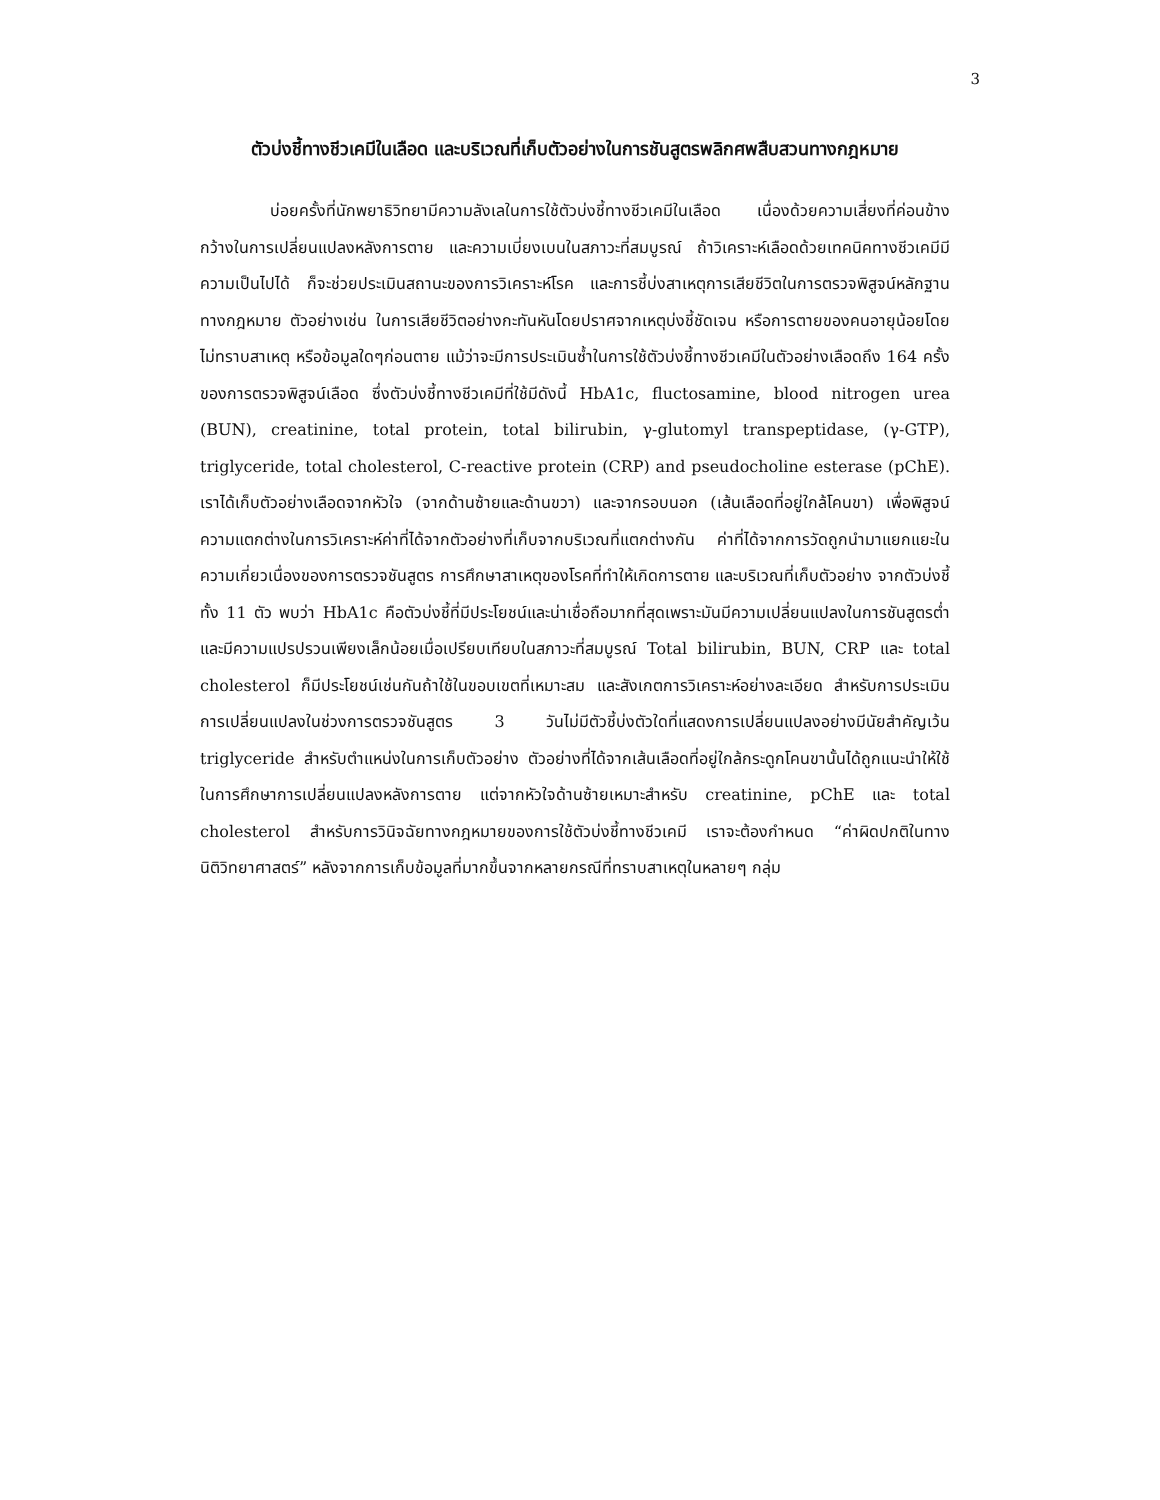3
ตัวบ่งชี้ทางชีวเคมีในเลือด และบริเวณที่เก็บตัวอย่างในการชันสูตรพลิกศพสืบสวนทางกฎหมาย
บ่อยครั้งที่นักพยาธิวิทยามีความลังเลในการใช้ตัวบ่งชี้ทางชีวเคมีในเลือด เนื่องด้วยความเสี่ยงที่ค่อนข้างกว้างในการเปลี่ยนแปลงหลังการตาย และความเบี่ยงเบนในสภาวะที่สมบูรณ์ ถ้าวิเคราะห์เลือดด้วยเทคนิคทางชีวเคมีมีความเป็นไปได้ ก็จะช่วยประเมินสถานะของการวิเคราะห์โรค และการชี้บ่งสาเหตุการเสียชีวิตในการตรวจพิสูจน์หลักฐานทางกฎหมาย ตัวอย่างเช่น ในการเสียชีวิตอย่างกะทันหันโดยปราศจากเหตุบ่งชี้ชัดเจน หรือการตายของคนอายุน้อยโดยไม่ทราบสาเหตุ หรือข้อมูลใดๆก่อนตาย แม้ว่าจะมีการประเมินซ้ำในการใช้ตัวบ่งชี้ทางชีวเคมีในตัวอย่างเลือดถึง 164 ครั้งของการตรวจพิสูจน์เลือด ซึ่งตัวบ่งชี้ทางชีวเคมีที่ใช้มีดังนี้ HbA1c, fluctosamine, blood nitrogen urea (BUN), creatinine, total protein, total bilirubin, γ-glutomyl transpeptidase, (γ-GTP), triglyceride, total cholesterol, C-reactive protein (CRP) and pseudocholine esterase (pChE). เราได้เก็บตัวอย่างเลือดจากหัวใจ (จากด้านซ้ายและด้านขวา) และจากรอบนอก (เส้นเลือดที่อยู่ใกล้โคนขา) เพื่อพิสูจน์ความแตกต่างในการวิเคราะห์ค่าที่ได้จากตัวอย่างที่เก็บจากบริเวณที่แตกต่างกัน ค่าที่ได้จากการวัดถูกนำมาแยกแยะในความเกี่ยวเนื่องของการตรวจชันสูตร การศึกษาสาเหตุของโรคที่ทำให้เกิดการตาย และบริเวณที่เก็บตัวอย่าง จากตัวบ่งชี้ทั้ง 11 ตัว พบว่า HbA1c คือตัวบ่งชี้ที่มีประโยชน์และน่าเชื่อถือมากที่สุดเพราะมันมีความเปลี่ยนแปลงในการชันสูตรต่ำและมีความแปรปรวนเพียงเล็กน้อยเมื่อเปรียบเทียบในสภาวะที่สมบูรณ์ Total bilirubin, BUN, CRP และ total cholesterol ก็มีประโยชน์เช่นกันถ้าใช้ในขอบเขตที่เหมาะสม และสังเกตการวิเคราะห์อย่างละเอียด สำหรับการประเมินการเปลี่ยนแปลงในช่วงการตรวจชันสูตร 3 วันไม่มีตัวชี้บ่งตัวใดที่แสดงการเปลี่ยนแปลงอย่างมีนัยสำคัญเว้น triglyceride สำหรับตำแหน่งในการเก็บตัวอย่าง ตัวอย่างที่ได้จากเส้นเลือดที่อยู่ใกล้กระดูกโคนขานั้นได้ถูกแนะนำให้ใช้ในการศึกษาการเปลี่ยนแปลงหลังการตาย แต่จากหัวใจด้านซ้ายเหมาะสำหรับ creatinine, pChE และ total cholesterol สำหรับการวินิจฉัยทางกฎหมายของการใช้ตัวบ่งชี้ทางชีวเคมี เราจะต้องกำหนด “ค่าผิดปกติในทางนิติวิทยาศาสตร์” หลังจากการเก็บข้อมูลที่มากขึ้นจากหลายกรณีที่ทราบสาเหตุในหลายๆ กลุ่ม